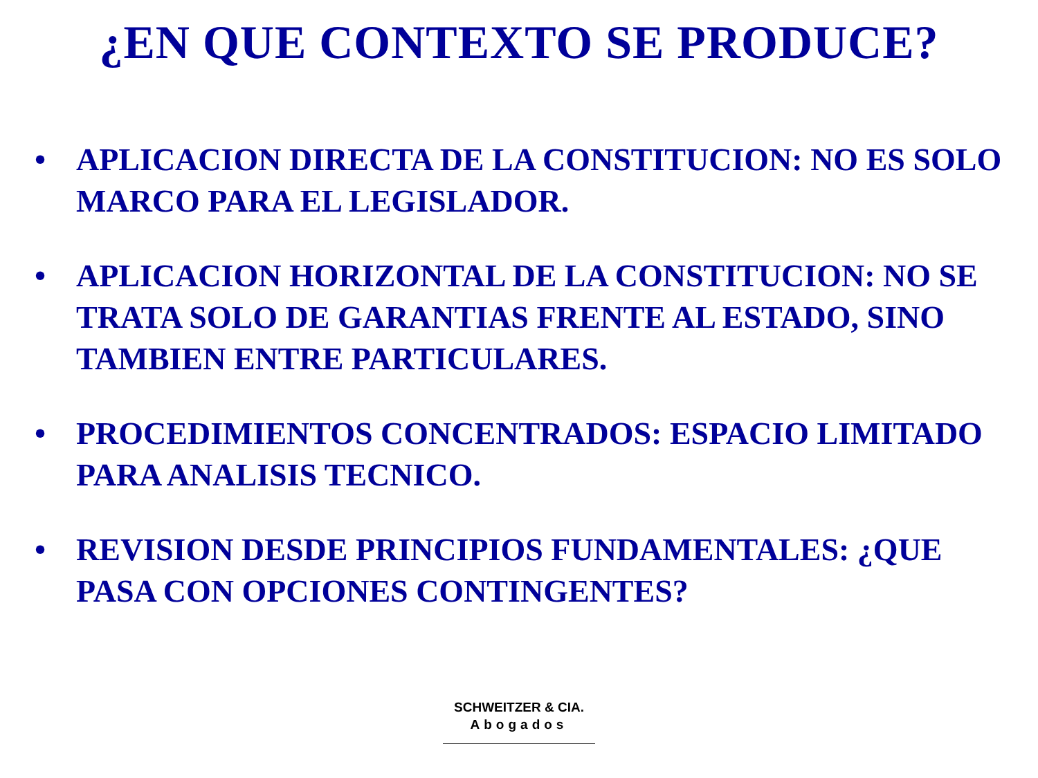¿EN QUE CONTEXTO SE PRODUCE?
• APLICACION DIRECTA DE LA CONSTITUCION: NO ES SOLO MARCO PARA EL LEGISLADOR.
• APLICACION HORIZONTAL DE LA CONSTITUCION: NO SE TRATA SOLO DE GARANTIAS FRENTE AL ESTADO, SINO TAMBIEN ENTRE PARTICULARES.
• PROCEDIMIENTOS CONCENTRADOS: ESPACIO LIMITADO PARA ANALISIS TECNICO.
• REVISION DESDE PRINCIPIOS FUNDAMENTALES: ¿QUE PASA CON OPCIONES CONTINGENTES?
SCHWEITZER & CIA.
Abogados